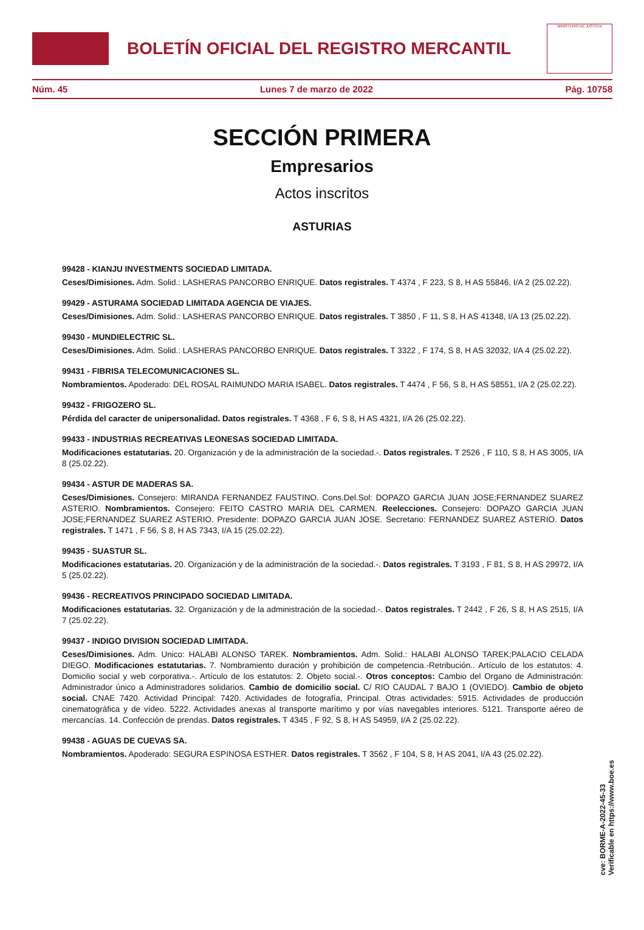BOLETÍN OFICIAL DEL REGISTRO MERCANTIL
MINISTERIO DE JUSTICIA
Núm. 45 Lunes 7 de marzo de 2022 Pág. 10758
SECCIÓN PRIMERA
Empresarios
Actos inscritos
ASTURIAS
99428 - KIANJU INVESTMENTS SOCIEDAD LIMITADA.
Ceses/Dimisiones. Adm. Solid.: LASHERAS PANCORBO ENRIQUE. Datos registrales. T 4374 , F 223, S 8, H AS 55846, I/A 2 (25.02.22).
99429 - ASTURAMA SOCIEDAD LIMITADA AGENCIA DE VIAJES.
Ceses/Dimisiones. Adm. Solid.: LASHERAS PANCORBO ENRIQUE. Datos registrales. T 3850 , F 11, S 8, H AS 41348, I/A 13 (25.02.22).
99430 - MUNDIELECTRIC SL.
Ceses/Dimisiones. Adm. Solid.: LASHERAS PANCORBO ENRIQUE. Datos registrales. T 3322 , F 174, S 8, H AS 32032, I/A 4 (25.02.22).
99431 - FIBRISA TELECOMUNICACIONES SL.
Nombramientos. Apoderado: DEL ROSAL RAIMUNDO MARIA ISABEL. Datos registrales. T 4474 , F 56, S 8, H AS 58551, I/A 2 (25.02.22).
99432 - FRIGOZERO SL.
Pérdida del caracter de unipersonalidad. Datos registrales. T 4368 , F 6, S 8, H AS 4321, I/A 26 (25.02.22).
99433 - INDUSTRIAS RECREATIVAS LEONESAS SOCIEDAD LIMITADA.
Modificaciones estatutarias. 20. Organización y de la administración de la sociedad.-. Datos registrales. T 2526 , F 110, S 8, H AS 3005, I/A 8 (25.02.22).
99434 - ASTUR DE MADERAS SA.
Ceses/Dimisiones. Consejero: MIRANDA FERNANDEZ FAUSTINO. Cons.Del.Sol: DOPAZO GARCIA JUAN JOSE;FERNANDEZ SUAREZ ASTERIO. Nombramientos. Consejero: FEITO CASTRO MARIA DEL CARMEN. Reelecciones. Consejero: DOPAZO GARCIA JUAN JOSE;FERNANDEZ SUAREZ ASTERIO. Presidente: DOPAZO GARCIA JUAN JOSE. Secretario: FERNANDEZ SUAREZ ASTERIO. Datos registrales. T 1471 , F 56, S 8, H AS 7343, I/A 15 (25.02.22).
99435 - SUASTUR SL.
Modificaciones estatutarias. 20. Organización y de la administración de la sociedad.-. Datos registrales. T 3193 , F 81, S 8, H AS 29972, I/A 5 (25.02.22).
99436 - RECREATIVOS PRINCIPADO SOCIEDAD LIMITADA.
Modificaciones estatutarias. 32. Organización y de la administración de la sociedad.-. Datos registrales. T 2442 , F 26, S 8, H AS 2515, I/A 7 (25.02.22).
99437 - INDIGO DIVISION SOCIEDAD LIMITADA.
Ceses/Dimisiones. Adm. Unico: HALABI ALONSO TAREK. Nombramientos. Adm. Solid.: HALABI ALONSO TAREK;PALACIO CELADA DIEGO. Modificaciones estatutarias. 7. Nombramiento duración y prohibición de competencia.-Retribución.. Artículo de los estatutos: 4. Domicilio social y web corporativa.-. Artículo de los estatutos: 2. Objeto social.-. Otros conceptos: Cambio del Organo de Administración: Administrador único a Administradores solidarios. Cambio de domicilio social. C/ RIO CAUDAL 7 BAJO 1 (OVIEDO). Cambio de objeto social. CNAE 7420. Actividad Principal: 7420. Actividades de fotografía, Principal. Otras actividades: 5915. Actividades de producción cinematográfica y de vídeo. 5222. Actividades anexas al transporte marítimo y por vías navegables interiores. 5121. Transporte aéreo de mercancías. 14. Confección de prendas. Datos registrales. T 4345 , F 92, S 8, H AS 54959, I/A 2 (25.02.22).
99438 - AGUAS DE CUEVAS SA.
Nombramientos. Apoderado: SEGURA ESPINOSA ESTHER. Datos registrales. T 3562 , F 104, S 8, H AS 2041, I/A 43 (25.02.22).
cve: BORME-A-2022-45-33
Verificable en https://www.boe.es